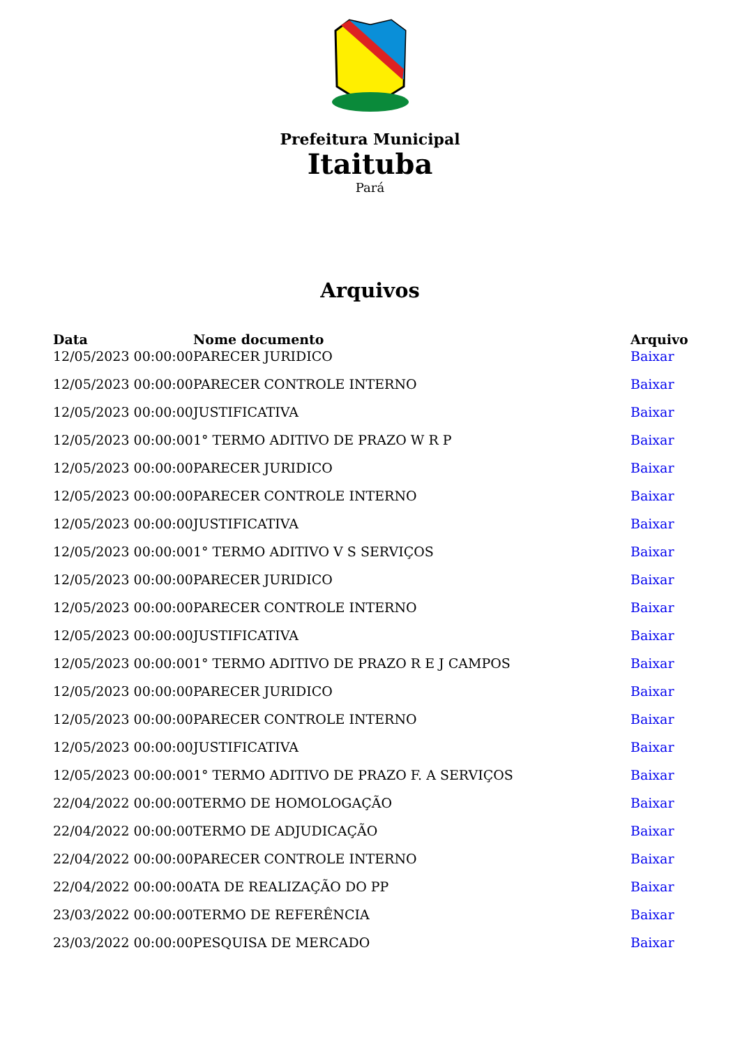Prefeitura Municipal
Itaituba
Pará
Arquivos
| Data | Nome documento | Arquivo |
| --- | --- | --- |
| 12/05/2023 00:00:00 | PARECER JURIDICO | Baixar |
| 12/05/2023 00:00:00 | PARECER CONTROLE INTERNO | Baixar |
| 12/05/2023 00:00:00 | JUSTIFICATIVA | Baixar |
| 12/05/2023 00:00:00 | 1° TERMO ADITIVO DE PRAZO W R P | Baixar |
| 12/05/2023 00:00:00 | PARECER JURIDICO | Baixar |
| 12/05/2023 00:00:00 | PARECER CONTROLE INTERNO | Baixar |
| 12/05/2023 00:00:00 | JUSTIFICATIVA | Baixar |
| 12/05/2023 00:00:00 | 1° TERMO ADITIVO V S SERVIÇOS | Baixar |
| 12/05/2023 00:00:00 | PARECER JURIDICO | Baixar |
| 12/05/2023 00:00:00 | PARECER CONTROLE INTERNO | Baixar |
| 12/05/2023 00:00:00 | JUSTIFICATIVA | Baixar |
| 12/05/2023 00:00:00 | 1° TERMO ADITIVO DE PRAZO R E J CAMPOS | Baixar |
| 12/05/2023 00:00:00 | PARECER JURIDICO | Baixar |
| 12/05/2023 00:00:00 | PARECER CONTROLE INTERNO | Baixar |
| 12/05/2023 00:00:00 | JUSTIFICATIVA | Baixar |
| 12/05/2023 00:00:00 | 1° TERMO ADITIVO DE PRAZO F. A SERVIÇOS | Baixar |
| 22/04/2022 00:00:00 | TERMO DE HOMOLOGAÇÃO | Baixar |
| 22/04/2022 00:00:00 | TERMO DE ADJUDICAÇÃO | Baixar |
| 22/04/2022 00:00:00 | PARECER CONTROLE INTERNO | Baixar |
| 22/04/2022 00:00:00 | ATA DE REALIZAÇÃO DO PP | Baixar |
| 23/03/2022 00:00:00 | TERMO DE REFERÊNCIA | Baixar |
| 23/03/2022 00:00:00 | PESQUISA DE MERCADO | Baixar |